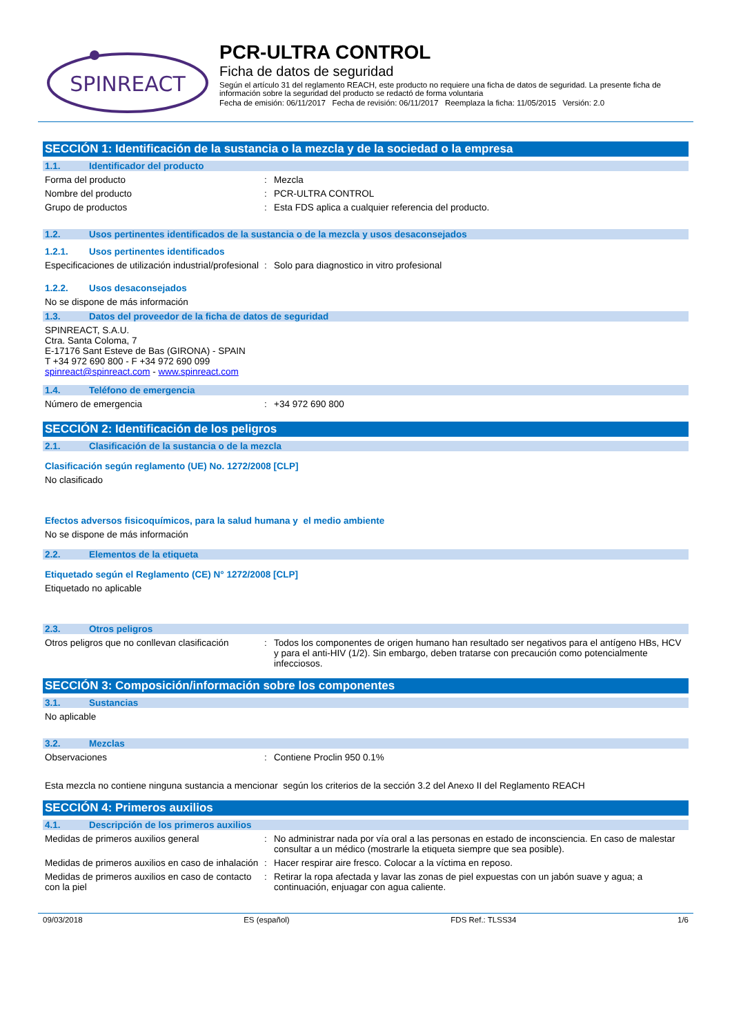SPINREACT
PCR-ULTRA CONTROL
Ficha de datos de seguridad
Según el artículo 31 del reglamento REACH, este producto no requiere una ficha de datos de seguridad. La presente ficha de información sobre la seguridad del producto se redactó de forma voluntaria
Fecha de emisión: 06/11/2017 Fecha de revisión: 06/11/2017 Reemplaza la ficha: 11/05/2015 Versión: 2.0
SECCIÓN 1: Identificación de la sustancia o la mezcla y de la sociedad o la empresa
1.1. Identificador del producto
Forma del producto: Mezcla
Nombre del producto: PCR-ULTRA CONTROL
Grupo de productos: Esta FDS aplica a cualquier referencia del producto.
1.2. Usos pertinentes identificados de la sustancia o de la mezcla y usos desaconsejados
1.2.1. Usos pertinentes identificados
Especificaciones de utilización industrial/profesional: Solo para diagnostico in vitro profesional
1.2.2. Usos desaconsejados
No se dispone de más información
1.3. Datos del proveedor de la ficha de datos de seguridad
SPINREACT, S.A.U.
Ctra. Santa Coloma, 7
E-17176 Sant Esteve de Bas (GIRONA) - SPAIN
T +34 972 690 800 - F +34 972 690 099
spinreact@spinreact.com - www.spinreact.com
1.4. Teléfono de emergencia
Número de emergencia: +34 972 690 800
SECCIÓN 2: Identificación de los peligros
2.1. Clasificación de la sustancia o de la mezcla
Clasificación según reglamento (UE) No. 1272/2008 [CLP]
No clasificado
Efectos adversos fisicoquímicos, para la salud humana y el medio ambiente
No se dispone de más información
2.2. Elementos de la etiqueta
Etiquetado según el Reglamento (CE) N° 1272/2008 [CLP]
Etiquetado no aplicable
2.3. Otros peligros
Otros peligros que no conllevan clasificación: Todos los componentes de origen humano han resultado ser negativos para el antígeno HBs, HCV y para el anti-HIV (1/2). Sin embargo, deben tratarse con precaución como potencialmente infecciosos.
SECCIÓN 3: Composición/información sobre los componentes
3.1. Sustancias
No aplicable
3.2. Mezclas
Observaciones: Contiene Proclin 950 0.1%
Esta mezcla no contiene ninguna sustancia a mencionar según los criterios de la sección 3.2 del Anexo II del Reglamento REACH
SECCIÓN 4: Primeros auxilios
4.1. Descripción de los primeros auxilios
Medidas de primeros auxilios general: No administrar nada por vía oral a las personas en estado de inconsciencia. En caso de malestar consultar a un médico (mostrarle la etiqueta siempre que sea posible).
Medidas de primeros auxilios en caso de inhalación: Hacer respirar aire fresco. Colocar a la víctima en reposo.
Medidas de primeros auxilios en caso de contacto con la piel: Retirar la ropa afectada y lavar las zonas de piel expuestas con un jabón suave y agua; a continuación, enjuagar con agua caliente.
09/03/2018 ES (español) FDS Ref.: TLSS34 1/6